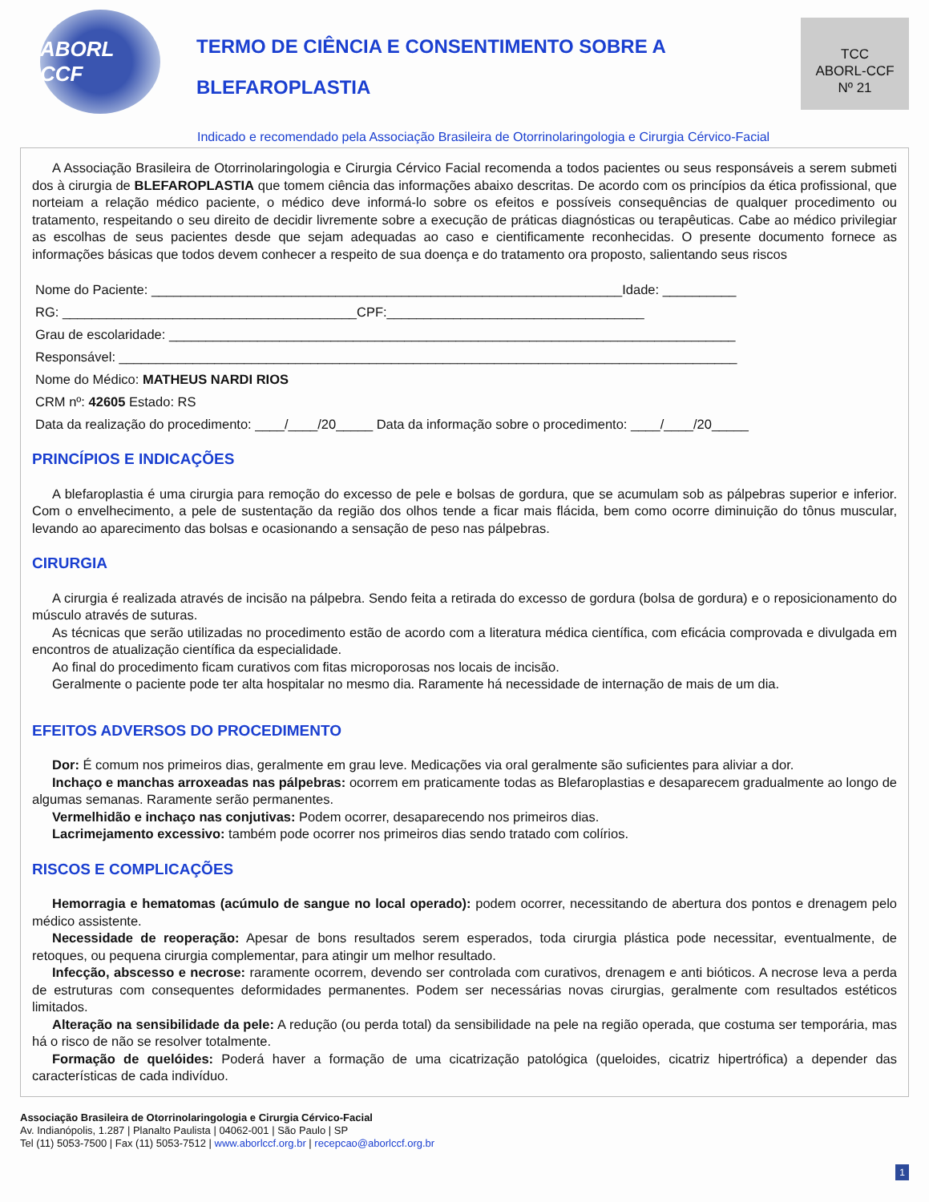ABORL CCF
TERMO DE CIÊNCIA E CONSENTIMENTO SOBRE A
BLEFAROPLASTIA
TCC
ABORL-CCF
Nº 21
Indicado e recomendado pela Associação Brasileira de Otorrinolaringologia e Cirurgia Cérvico-Facial
A Associação Brasileira de Otorrinolaringologia e Cirurgia Cérvico Facial recomenda a todos pacientes ou seus responsáveis a serem submeti dos à cirurgia de BLEFAROPLASTIA que tomem ciência das informações abaixo descritas. De acordo com os princípios da ética profissional, que norteiam a relação médico paciente, o médico deve informá-lo sobre os efeitos e possíveis consequências de qualquer procedimento ou tratamento, respeitando o seu direito de decidir livremente sobre a execução de práticas diagnósticas ou terapêuticas. Cabe ao médico privilegiar as escolhas de seus pacientes desde que sejam adequadas ao caso e cientificamente reconhecidas. O presente documento fornece as informações básicas que todos devem conhecer a respeito de sua doença e do tratamento ora proposto, salientando seus riscos
Nome do Paciente: ________________________________________________________________Idade: __________
RG: ________________________________________CPF:___________________________________
Grau de escolaridade: _____________________________________________________________________________
Responsável: ____________________________________________________________________________________
Nome do Médico: MATHEUS NARDI RIOS
CRM nº: 42605 Estado: RS
Data da realização do procedimento: ____/____/20_____ Data da informação sobre o procedimento: ____/____/20_____
PRINCÍPIOS E INDICAÇÕES
A blefaroplastia é uma cirurgia para remoção do excesso de pele e bolsas de gordura, que se acumulam sob as pálpebras superior e inferior. Com o envelhecimento, a pele de sustentação da região dos olhos tende a ficar mais flácida, bem como ocorre diminuição do tônus muscular, levando ao aparecimento das bolsas e ocasionando a sensação de peso nas pálpebras.
CIRURGIA
A cirurgia é realizada através de incisão na pálpebra. Sendo feita a retirada do excesso de gordura (bolsa de gordura) e o reposicionamento do músculo através de suturas.
As técnicas que serão utilizadas no procedimento estão de acordo com a literatura médica científica, com eficácia comprovada e divulgada em encontros de atualização científica da especialidade.
Ao final do procedimento ficam curativos com fitas microporosas nos locais de incisão.
Geralmente o paciente pode ter alta hospitalar no mesmo dia. Raramente há necessidade de internação de mais de um dia.
EFEITOS ADVERSOS DO PROCEDIMENTO
Dor: É comum nos primeiros dias, geralmente em grau leve. Medicações via oral geralmente são suficientes para aliviar a dor.
Inchaço e manchas arroxeadas nas pálpebras: ocorrem em praticamente todas as Blefaroplastias e desaparecem gradualmente ao longo de algumas semanas. Raramente serão permanentes.
Vermelhidão e inchaço nas conjutivas: Podem ocorrer, desaparecendo nos primeiros dias.
Lacrimejamento excessivo: também pode ocorrer nos primeiros dias sendo tratado com colírios.
RISCOS E COMPLICAÇÕES
Hemorragia e hematomas (acúmulo de sangue no local operado): podem ocorrer, necessitando de abertura dos pontos e drenagem pelo médico assistente.
Necessidade de reoperação: Apesar de bons resultados serem esperados, toda cirurgia plástica pode necessitar, eventualmente, de retoques, ou pequena cirurgia complementar, para atingir um melhor resultado.
Infecção, abscesso e necrose: raramente ocorrem, devendo ser controlada com curativos, drenagem e anti bióticos. A necrose leva a perda de estruturas com consequentes deformidades permanentes. Podem ser necessárias novas cirurgias, geralmente com resultados estéticos limitados.
Alteração na sensibilidade da pele: A redução (ou perda total) da sensibilidade na pele na região operada, que costuma ser temporária, mas há o risco de não se resolver totalmente.
Formação de quelóides: Poderá haver a formação de uma cicatrização patológica (queloides, cicatriz hipertrófica) a depender das características de cada indivíduo.
Associação Brasileira de Otorrinolaringologia e Cirurgia Cérvico-Facial
Av. Indianópolis, 1.287 | Planalto Paulista | 04062-001 | São Paulo | SP
Tel (11) 5053-7500 | Fax (11) 5053-7512 | www.aborlccf.org.br | recepcao@aborlccf.org.br
1